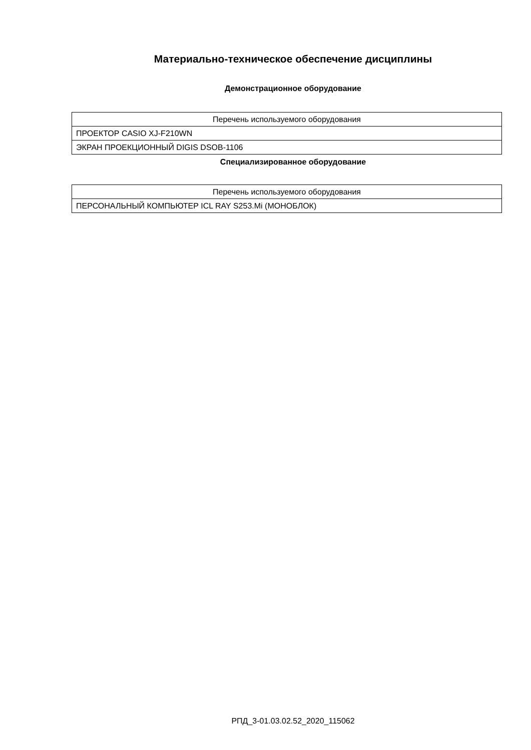Материально-техническое обеспечение дисциплины
Демонстрационное оборудование
| Перечень используемого оборудования |
| --- |
| ПРОЕКТОР CASIO XJ-F210WN |
| ЭКРАН ПРОЕКЦИОННЫЙ DIGIS DSOB-1106 |
Специализированное оборудование
| Перечень используемого оборудования |
| --- |
| ПЕРСОНАЛЬНЫЙ КОМПЬЮТЕР ICL RAY S253.Mi (МОНОБЛОК) |
РПД_3-01.03.02.52_2020_115062